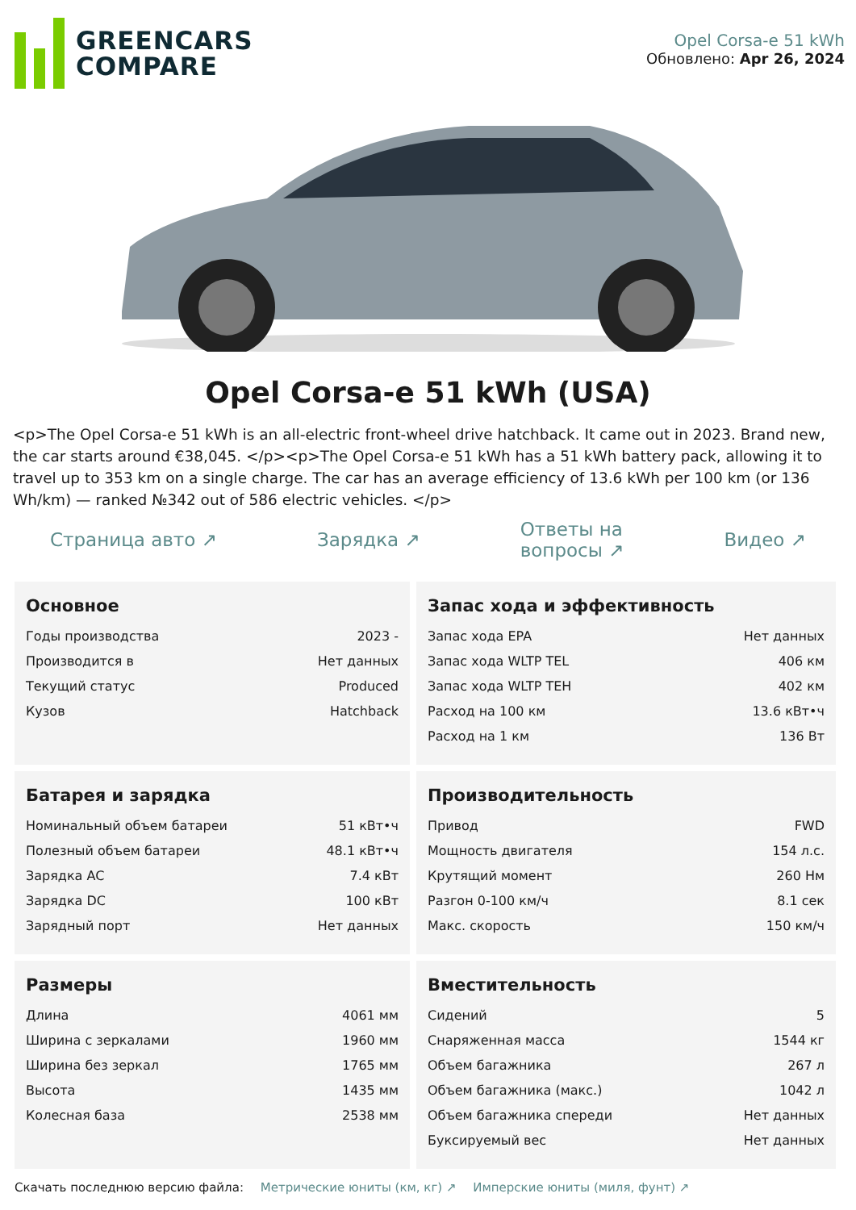GREENCARS
COMPARE
Opel Corsa-e 51 kWh
Обновлено: Apr 26, 2024
Opel Corsa-e 51 kWh (USA)
<p>The Opel Corsa-e 51 kWh is an all-electric front-wheel drive hatchback. It came out in 2023. Brand new, the car starts around €38,045. </p><p>The Opel Corsa-e 51 kWh has a 51 kWh battery pack, allowing it to travel up to 353 km on a single charge. The car has an average efficiency of 13.6 kWh per 100 km (or 136 Wh/km) — ranked №342 out of 586 electric vehicles. </p>
Страница авто ↗ Зарядка ↗ Ответы на
вопросы ↗ Видео ↗
Основное
| Годы производства | 2023 - |
| Производится в | Нет данных |
| Текущий статус | Produced |
| Кузов | Hatchback |
Запас хода и эффективность
| Запас хода EPA | Нет данных |
| Запас хода WLTP TEL | 406 км |
| Запас хода WLTP TEH | 402 км |
| Расход на 100 км | 13.6 кВт•ч |
| Расход на 1 км | 136 Вт |
Батарея и зарядка
| Номинальный объем батареи | 51 кВт•ч |
| Полезный объем батареи | 48.1 кВт•ч |
| Зарядка AC | 7.4 кВт |
| Зарядка DC | 100 кВт |
| Зарядный порт | Нет данных |
Производительность
| Привод | FWD |
| Мощность двигателя | 154 л.с. |
| Крутящий момент | 260 Нм |
| Разгон 0-100 км/ч | 8.1 сек |
| Макс. скорость | 150 км/ч |
Размеры
| Длина | 4061 мм |
| Ширина с зеркалами | 1960 мм |
| Ширина без зеркал | 1765 мм |
| Высота | 1435 мм |
| Колесная база | 2538 мм |
Вместительность
| Сидений | 5 |
| Снаряженная масса | 1544 кг |
| Объем багажника | 267 л |
| Объем багажника (макс.) | 1042 л |
| Объем багажника спереди | Нет данных |
| Буксируемый вес | Нет данных |
Скачать последнюю версию файла: Метрические юниты (км, кг) ↗ Имперские юниты (миля, фунт) ↗